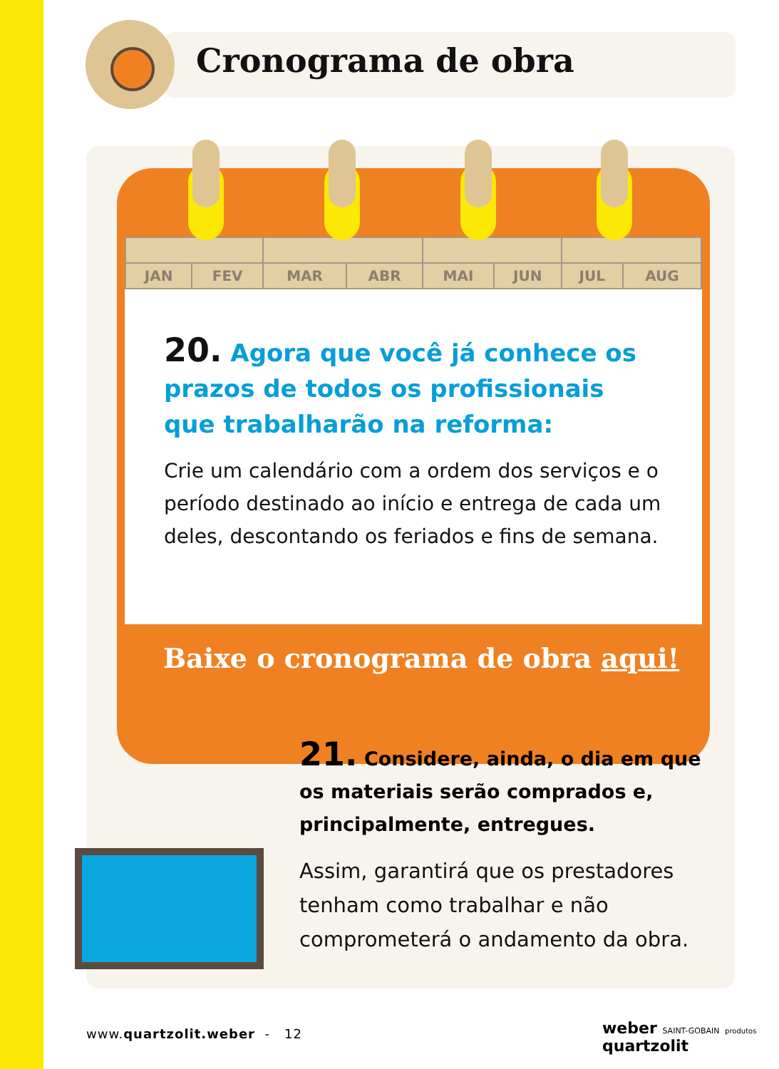Cronograma de obra
| JAN | FEV | MAR | ABR | MAI | JUN | JUL | AUG |
| --- | --- | --- | --- | --- | --- | --- | --- |
20. Agora que você já conhece os prazos de todos os profissionais que trabalharão na reforma:
Crie um calendário com a ordem dos serviços e o período destinado ao início e entrega de cada um deles, descontando os feriados e fins de semana.
Baixe o cronograma de obra aqui!
21. Considere, ainda, o dia em que os materiais serão comprados e, principalmente, entregues.
Assim, garantirá que os prestadores tenham como trabalhar e não comprometerá o andamento da obra.
www.quartzolit.weber - 12
weber SAINT-GOBAIN produtos quartzolit